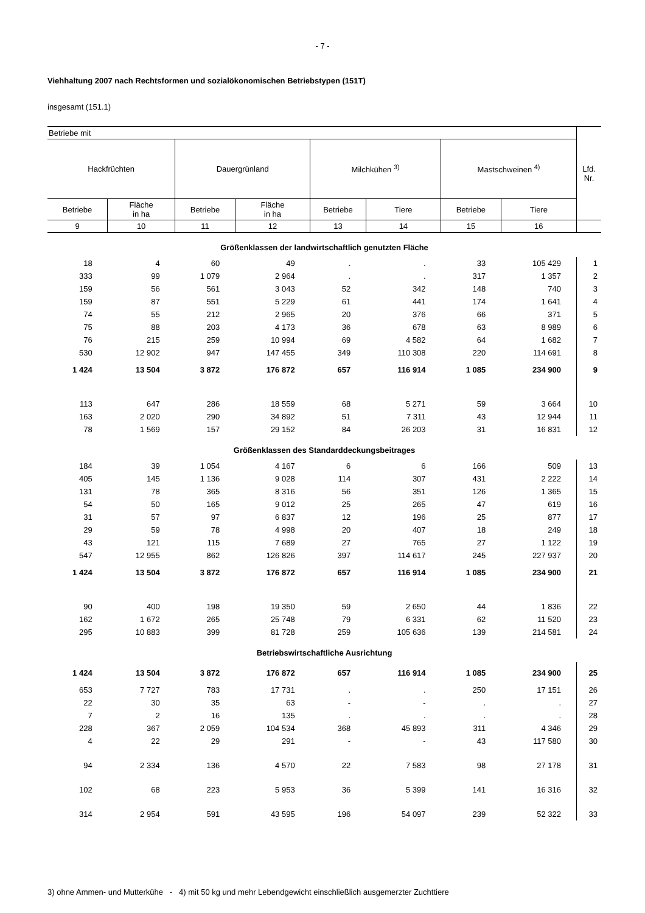- 7 -
Viehhaltung 2007 nach Rechtsformen und sozialökonomischen Betriebstypen (151T)
insgesamt (151.1)
| Betriebe mit | | | | | | | | Lfd. Nr. |
| --- | --- | --- | --- | --- | --- | --- | --- | --- |
| Hackfrüchten | | Dauergrünland | | Milchkühen <sup>3)</sup> | | Mastschweinen <sup>4)</sup> | | |
| Betriebe | Fläche in ha | Betriebe | Fläche in ha | Betriebe | Tiere | Betriebe | Tiere | |
| 9 | 10 | 11 | 12 | 13 | 14 | 15 | 16 | |
| Größenklassen der landwirtschaftlich genutzten Fläche | | | | | | | | |
| 18 | 4 | 60 | 49 | . | . | 33 | 105 429 | 1 |
| 333 | 99 | 1 079 | 2 964 | . | . | 317 | 1 357 | 2 |
| 159 | 56 | 561 | 3 043 | 52 | 342 | 148 | 740 | 3 |
| 159 | 87 | 551 | 5 229 | 61 | 441 | 174 | 1 641 | 4 |
| 74 | 55 | 212 | 2 965 | 20 | 376 | 66 | 371 | 5 |
| 75 | 88 | 203 | 4 173 | 36 | 678 | 63 | 8 989 | 6 |
| 76 | 215 | 259 | 10 994 | 69 | 4 582 | 64 | 1 682 | 7 |
| 530 | 12 902 | 947 | 147 455 | 349 | 110 308 | 220 | 114 691 | 8 |
| 1 424 | 13 504 | 3 872 | 176 872 | 657 | 116 914 | 1 085 | 234 900 | 9 |
| 113 | 647 | 286 | 18 559 | 68 | 5 271 | 59 | 3 664 | 10 |
| 163 | 2 020 | 290 | 34 892 | 51 | 7 311 | 43 | 12 944 | 11 |
| 78 | 1 569 | 157 | 29 152 | 84 | 26 203 | 31 | 16 831 | 12 |
| Größenklassen des Standarddeckungsbeitrages | | | | | | | | |
| 184 | 39 | 1 054 | 4 167 | 6 | 6 | 166 | 509 | 13 |
| 405 | 145 | 1 136 | 9 028 | 114 | 307 | 431 | 2 222 | 14 |
| 131 | 78 | 365 | 8 316 | 56 | 351 | 126 | 1 365 | 15 |
| 54 | 50 | 165 | 9 012 | 25 | 265 | 47 | 619 | 16 |
| 31 | 57 | 97 | 6 837 | 12 | 196 | 25 | 877 | 17 |
| 29 | 59 | 78 | 4 998 | 20 | 407 | 18 | 249 | 18 |
| 43 | 121 | 115 | 7 689 | 27 | 765 | 27 | 1 122 | 19 |
| 547 | 12 955 | 862 | 126 826 | 397 | 114 617 | 245 | 227 937 | 20 |
| 1 424 | 13 504 | 3 872 | 176 872 | 657 | 116 914 | 1 085 | 234 900 | 21 |
| 90 | 400 | 198 | 19 350 | 59 | 2 650 | 44 | 1 836 | 22 |
| 162 | 1 672 | 265 | 25 748 | 79 | 6 331 | 62 | 11 520 | 23 |
| 295 | 10 883 | 399 | 81 728 | 259 | 105 636 | 139 | 214 581 | 24 |
| Betriebswirtschaftliche Ausrichtung | | | | | | | | |
| 1 424 | 13 504 | 3 872 | 176 872 | 657 | 116 914 | 1 085 | 234 900 | 25 |
| 653 | 7 727 | 783 | 17 731 | . | . | 250 | 17 151 | 26 |
| 22 | 30 | 35 | 63 | - | - | . | . | 27 |
| 7 | 2 | 16 | 135 | . | . | . | . | 28 |
| 228 | 367 | 2 059 | 104 534 | 368 | 45 893 | 311 | 4 346 | 29 |
| 4 | 22 | 29 | 291 | - | - | 43 | 117 580 | 30 |
| 94 | 2 334 | 136 | 4 570 | 22 | 7 583 | 98 | 27 178 | 31 |
| 102 | 68 | 223 | 5 953 | 36 | 5 399 | 141 | 16 316 | 32 |
| 314 | 2 954 | 591 | 43 595 | 196 | 54 097 | 239 | 52 322 | 33 |
3) ohne Ammen- und Mutterkühe - 4) mit 50 kg und mehr Lebendgewicht einschließlich ausgemerzter Zuchttiere